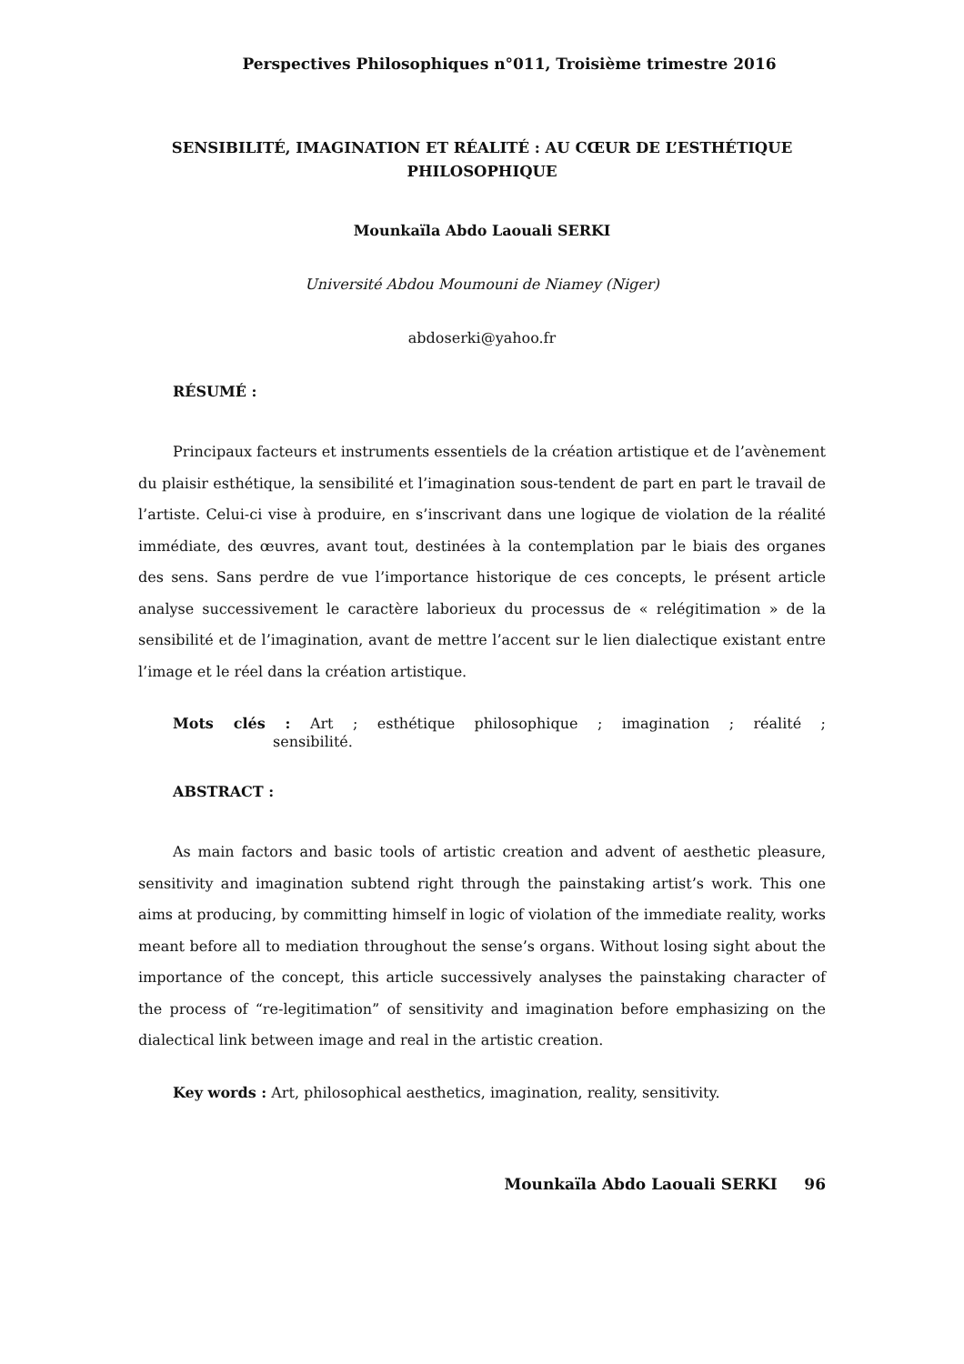Perspectives Philosophiques n°011, Troisième trimestre 2016
SENSIBILITÉ, IMAGINATION ET RÉALITÉ : AU CŒUR DE L’ESTHÉTIQUE PHILOSOPHIQUE
Mounkaïla Abdo Laouali SERKI
Université Abdou Moumouni de Niamey (Niger)
abdoserki@yahoo.fr
RÉSUMÉ :
Principaux facteurs et instruments essentiels de la création artistique et de l’avènement du plaisir esthétique, la sensibilité et l’imagination sous-tendent de part en part le travail de l’artiste. Celui-ci vise à produire, en s’inscrivant dans une logique de violation de la réalité immédiate, des œuvres, avant tout, destinées à la contemplation par le biais des organes des sens. Sans perdre de vue l’importance historique de ces concepts, le présent article analyse successivement le caractère laborieux du processus de « relégitimation » de la sensibilité et de l’imagination, avant de mettre l’accent sur le lien dialectique existant entre l’image et le réel dans la création artistique.
Mots clés : Art ; esthétique philosophique ; imagination ; réalité ; sensibilité.
ABSTRACT :
As main factors and basic tools of artistic creation and advent of aesthetic pleasure, sensitivity and imagination subtend right through the painstaking artist’s work. This one aims at producing, by committing himself in logic of violation of the immediate reality, works meant before all to mediation throughout the sense’s organs. Without losing sight about the importance of the concept, this article successively analyses the painstaking character of the process of “re-legitimation” of sensitivity and imagination before emphasizing on the dialectical link between image and real in the artistic creation.
Key words : Art, philosophical aesthetics, imagination, reality, sensitivity.
Mounkaïla Abdo Laouali SERKI 96